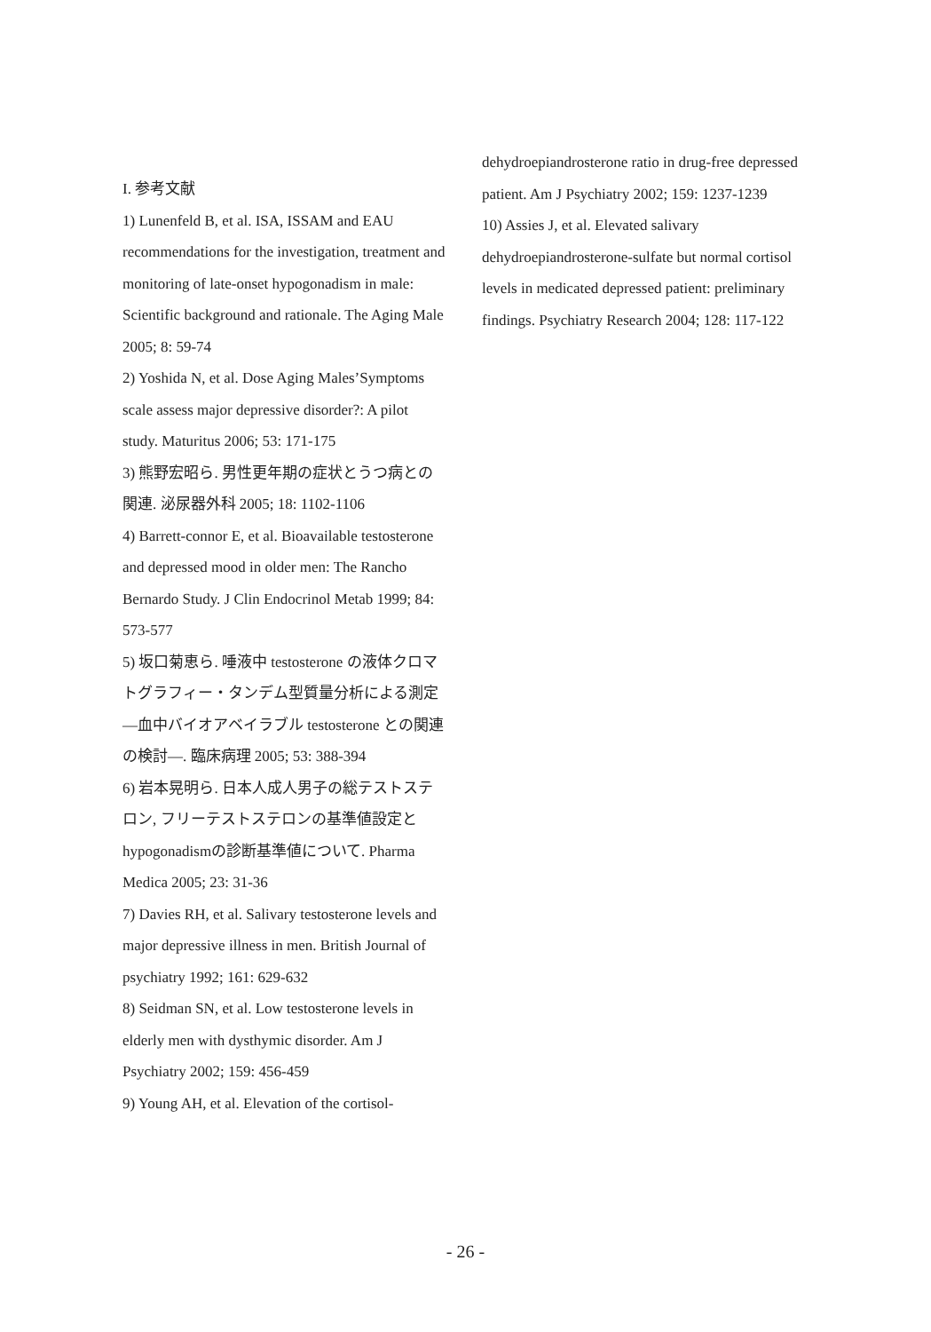I. 参考文献
1) Lunenfeld B, et al. ISA, ISSAM and EAU recommendations for the investigation, treatment and monitoring of late-onset hypogonadism in male: Scientific background and rationale. The Aging Male 2005; 8: 59-74
2) Yoshida N, et al. Dose Aging Males’Symptoms scale assess major depressive disorder?: A pilot study. Maturitus 2006; 53: 171-175
3) 熊野宏昭ら. 男性更年期の症状とうつ病との関連. 泌尿器外科 2005; 18: 1102-1106
4) Barrett-connor E, et al. Bioavailable testosterone and depressed mood in older men: The Rancho Bernardo Study. J Clin Endocrinol Metab 1999; 84: 573-577
5) 坂口菊恵ら. 唾液中 testosterone の液体クロマトグラフィー・タンデム型質量分析による測定—血中バイオアベイラブル testosterone との関連の検討—. 臨床病理 2005; 53: 388-394
6) 岩本晃明ら. 日本人成人男子の総テストステロン, フリーテストステロンの基準値設定とhypogonadismの診断基準値について. Pharma Medica 2005; 23: 31-36
7) Davies RH, et al. Salivary testosterone levels and major depressive illness in men. British Journal of psychiatry 1992; 161: 629-632
8) Seidman SN, et al. Low testosterone levels in elderly men with dysthymic disorder. Am J Psychiatry 2002; 159: 456-459
9) Young AH, et al. Elevation of the cortisol-
dehydroepiandrosterone ratio in drug-free depressed patient. Am J Psychiatry 2002; 159: 1237-1239
10) Assies J, et al. Elevated salivary dehydroepiandrosterone-sulfate but normal cortisol levels in medicated depressed patient: preliminary findings. Psychiatry Research 2004; 128: 117-122
- 26 -